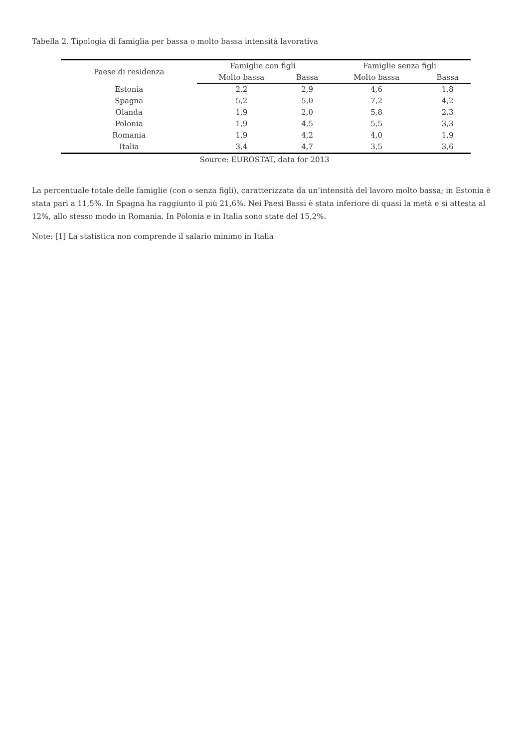Tabella 2. Tipologia di famiglia per bassa o molto bassa intensità lavorativa
| Paese di residenza | Famiglie con figli | | Famiglie senza figli | |
| --- | --- | --- | --- | --- |
| | Molto bassa | Bassa | Molto bassa | Bassa |
| Estonia | 2,2 | 2,9 | 4,6 | 1,8 |
| Spagna | 5,2 | 5,0 | 7,2 | 4,2 |
| Olanda | 1,9 | 2,0 | 5,8 | 2,3 |
| Polonia | 1,9 | 4,5 | 5,5 | 3,3 |
| Romania | 1,9 | 4,2 | 4,0 | 1,9 |
| Italia | 3,4 | 4,7 | 3,5 | 3,6 |
Source: EUROSTAT, data for 2013
La percentuale totale delle famiglie (con o senza figli), caratterizzata da un’intensità del lavoro molto bassa; in Estonia è stata pari a 11,5%. In Spagna ha raggiunto il più 21,6%. Nei Paesi Bassi è stata inferiore di quasi la metà e si attesta al 12%, allo stesso modo in Romania. In Polonia e in Italia sono state del 15,2%.
Note: [1] La statistica non comprende il salario minimo in Italia